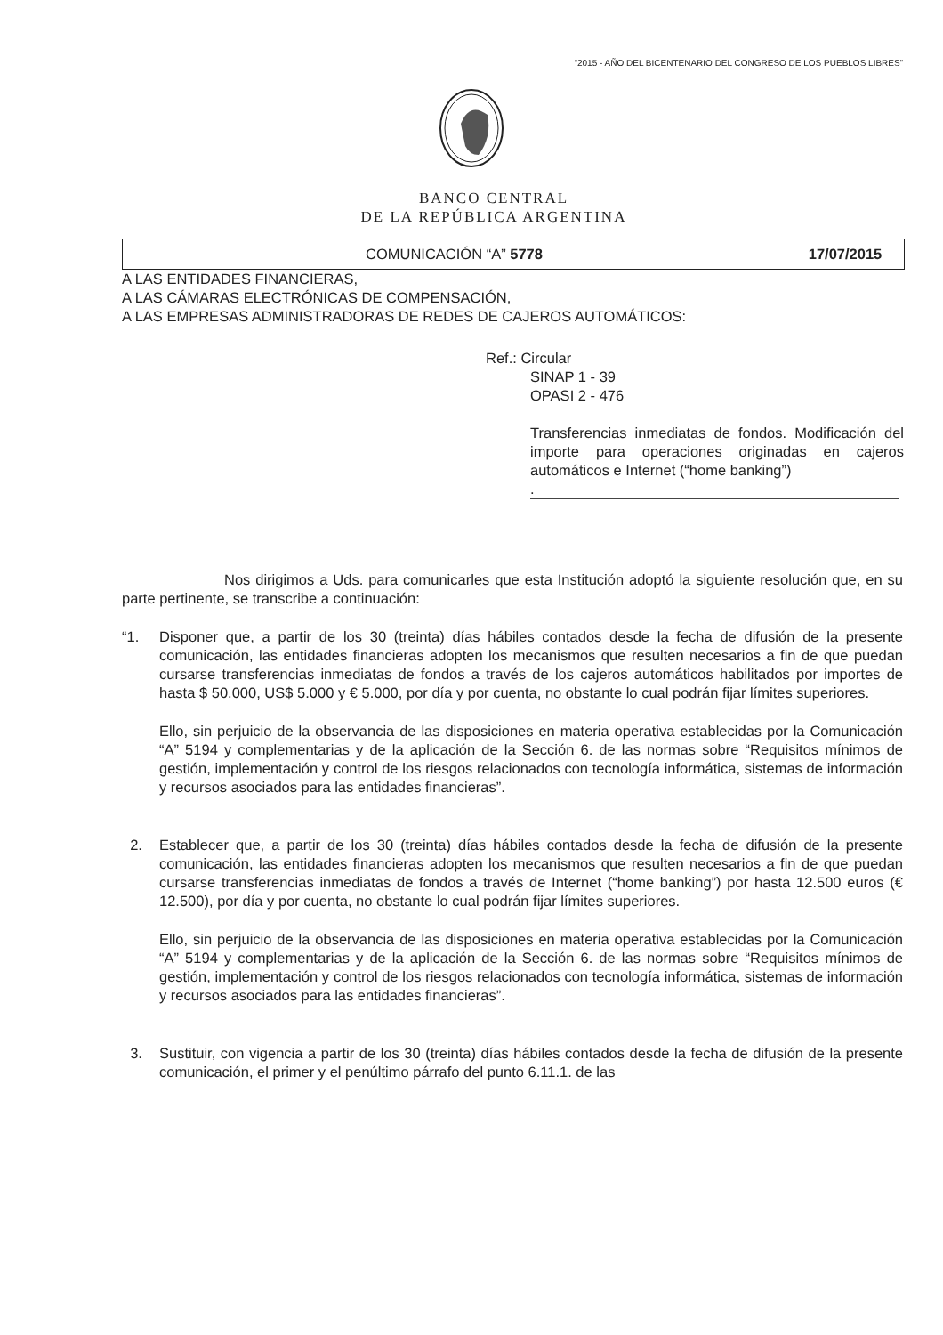“2015 - AÑO DEL BICENTENARIO DEL CONGRESO DE LOS PUEBLOS LIBRES”
BANCO CENTRAL
DE LA REPÚBLICA ARGENTINA
| COMUNICACIÓN “A” 5778 | 17/07/2015 |
A LAS ENTIDADES FINANCIERAS,
A LAS CÁMARAS ELECTRÓNICAS DE COMPENSACIÓN,
A LAS EMPRESAS ADMINISTRADORAS DE REDES DE CAJEROS AUTOMÁTICOS:
Ref.: Circular
SINAP 1 - 39
OPASI 2 - 476
Transferencias inmediatas de fondos. Modificación del importe para operaciones originadas en cajeros automáticos e Internet (“home banking”)
.
Nos dirigimos a Uds. para comunicarles que esta Institución adoptó la siguiente resolución que, en su parte pertinente, se transcribe a continuación:
“1. Disponer que, a partir de los 30 (treinta) días hábiles contados desde la fecha de difusión de la presente comunicación, las entidades financieras adopten los mecanismos que resulten necesarios a fin de que puedan cursarse transferencias inmediatas de fondos a través de los cajeros automáticos habilitados por importes de hasta $ 50.000, US$ 5.000 y € 5.000, por día y por cuenta, no obstante lo cual podrán fijar límites superiores.
Ello, sin perjuicio de la observancia de las disposiciones en materia operativa establecidas por la Comunicación “A” 5194 y complementarias y de la aplicación de la Sección 6. de las normas sobre “Requisitos mínimos de gestión, implementación y control de los riesgos relacionados con tecnología informática, sistemas de información y recursos asociados para las entidades financieras”.
2. Establecer que, a partir de los 30 (treinta) días hábiles contados desde la fecha de difusión de la presente comunicación, las entidades financieras adopten los mecanismos que resulten necesarios a fin de que puedan cursarse transferencias inmediatas de fondos a través de Internet (“home banking”) por hasta 12.500 euros (€ 12.500), por día y por cuenta, no obstante lo cual podrán fijar límites superiores.
Ello, sin perjuicio de la observancia de las disposiciones en materia operativa establecidas por la Comunicación “A” 5194 y complementarias y de la aplicación de la Sección 6. de las normas sobre “Requisitos mínimos de gestión, implementación y control de los riesgos relacionados con tecnología informática, sistemas de información y recursos asociados para las entidades financieras”.
3. Sustituir, con vigencia a partir de los 30 (treinta) días hábiles contados desde la fecha de difusión de la presente comunicación, el primer y el penúltimo párrafo del punto 6.11.1. de las